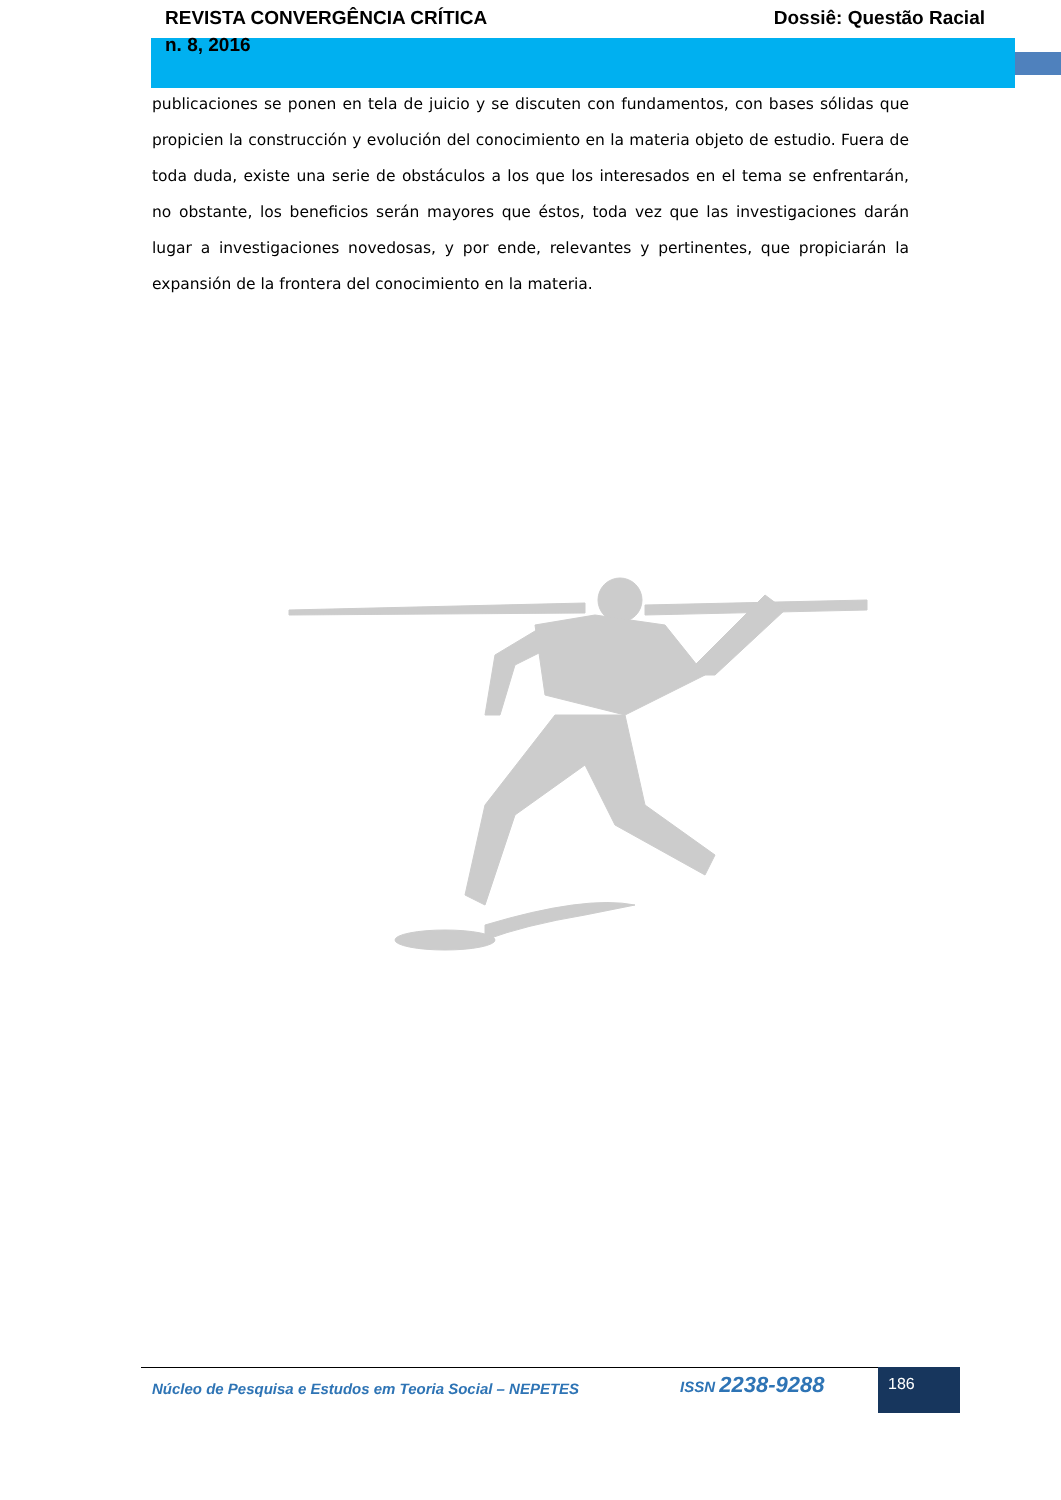REVISTA CONVERGÊNCIA CRÍTICA
n. 8, 2016
Dossiê: Questão Racial
publicaciones se ponen en tela de juicio y se discuten con fundamentos, con bases sólidas que propicien la construcción y evolución del conocimiento en la materia objeto de estudio. Fuera de toda duda, existe una serie de obstáculos a los que los interesados en el tema se enfrentarán, no obstante, los beneficios serán mayores que éstos, toda vez que las investigaciones darán lugar a investigaciones novedosas, y por ende, relevantes y pertinentes, que propiciarán la expansión de la frontera del conocimiento en la materia.
Núcleo de Pesquisa e Estudos em Teoria Social – NEPETES
ISSN 2238-9288 186